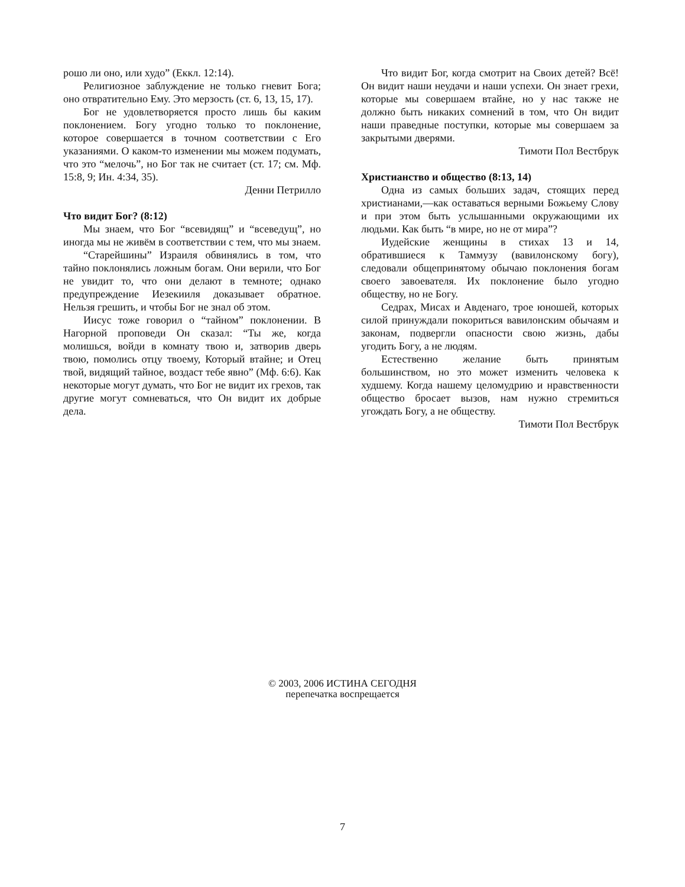рошо ли оно, или худо” (Еккл. 12:14).
Религиозное заблуждение не только гневит Бога; оно отвратительно Ему. Это мерзость (ст. 6, 13, 15, 17).
Бог не удовлетворяется просто лишь бы каким поклонением. Богу угодно только то поклонение, которое совершается в точном соответствии с Его указаниями. О каком-то изменении мы можем подумать, что это “мелочь”, но Бог так не считает (ст. 17; см. Мф. 15:8, 9; Ин. 4:34, 35).
Денни Петрилло
Что видит Бог? (8:12)
Мы знаем, что Бог “всевидящ” и “всеведущ”, но иногда мы не живём в соответствии с тем, что мы знаем.
“Старейшины” Израиля обвинялись в том, что тайно поклонялись ложным богам. Они верили, что Бог не увидит то, что они делают в темноте; однако предупреждение Иезекииля доказывает обратное. Нельзя грешить, и чтобы Бог не знал об этом.
Иисус тоже говорил о “тайном” поклонении. В Нагорной проповеди Он сказал: “Ты же, когда молишься, войди в комнату твою и, затворив дверь твою, помолись отцу твоему, Который втайне; и Отец твой, видящий тайное, воздаст тебе явно” (Мф. 6:6). Как некоторые могут думать, что Бог не видит их грехов, так другие могут сомневаться, что Он видит их добрые дела.
Что видит Бог, когда смотрит на Своих детей? Всё! Он видит наши неудачи и наши успехи. Он знает грехи, которые мы совершаем втайне, но у нас также не должно быть никаких сомнений в том, что Он видит наши праведные поступки, которые мы совершаем за закрытыми дверями.
Тимоти Пол Вестбрук
Христианство и общество (8:13, 14)
Одна из самых больших задач, стоящих перед христианами,—как оставаться верными Божьему Слову и при этом быть услышанными окружающими их людьми. Как быть “в мире, но не от мира”?
Иудейские женщины в стихах 13 и 14, обратившиеся к Таммузу (вавилонскому богу), следовали общепринятому обычаю поклонения богам своего завоевателя. Их поклонение было угодно обществу, но не Богу.
Седрах, Мисах и Авденаго, трое юношей, которых силой принуждали покориться вавилонским обычаям и законам, подвергли опасности свою жизнь, дабы угодить Богу, а не людям.
Естественно желание быть принятым большинством, но это может изменить человека к худшему. Когда нашему целомудрию и нравственности общество бросает вызов, нам нужно стремиться угождать Богу, а не обществу.
Тимоти Пол Вестбрук
© 2003, 2006 ИСТИНА СЕГОДНЯ
перепечатка воспрещается
7